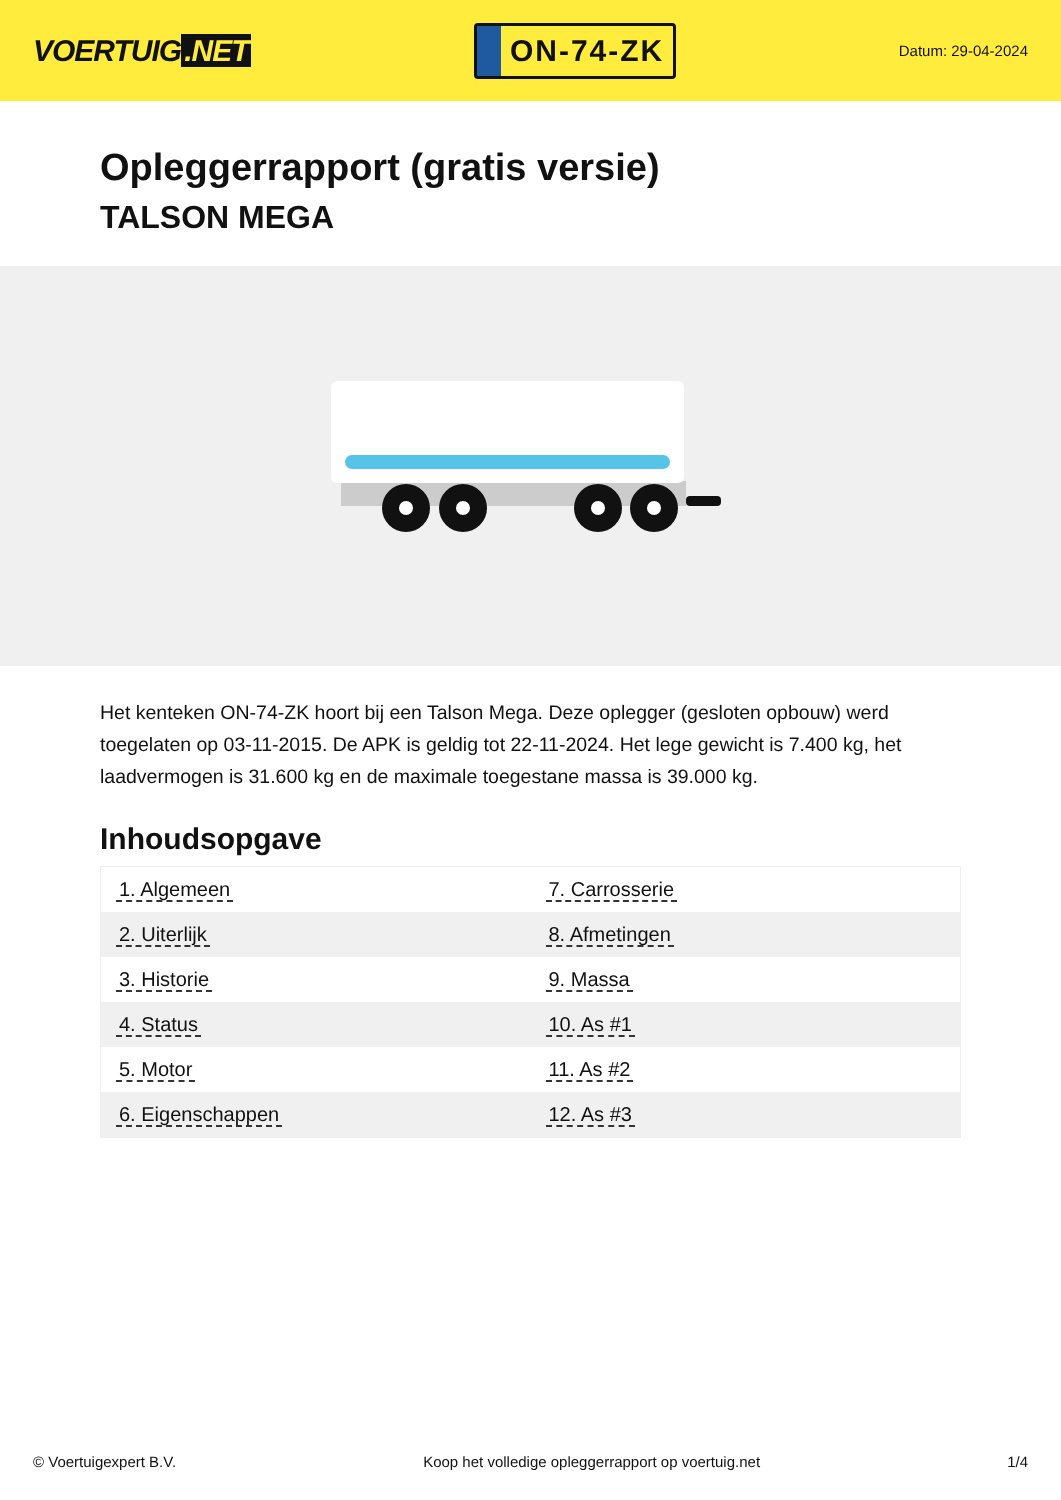VOERTUIG.NET
ON-74-ZK
Datum: 29-04-2024
Opleggerrapport (gratis versie)
TALSON MEGA
Het kenteken ON-74-ZK hoort bij een Talson Mega. Deze oplegger (gesloten opbouw) werd toegelaten op 03-11-2015. De APK is geldig tot 22-11-2024. Het lege gewicht is 7.400 kg, het laadvermogen is 31.600 kg en de maximale toegestane massa is 39.000 kg.
Inhoudsopgave
| 1. Algemeen | 7. Carrosserie |
| 2. Uiterlijk | 8. Afmetingen |
| 3. Historie | 9. Massa |
| 4. Status | 10. As #1 |
| 5. Motor | 11. As #2 |
| 6. Eigenschappen | 12. As #3 |
© Voertuigexpert B.V. Koop het volledige opleggerrapport op voertuig.net 1/4